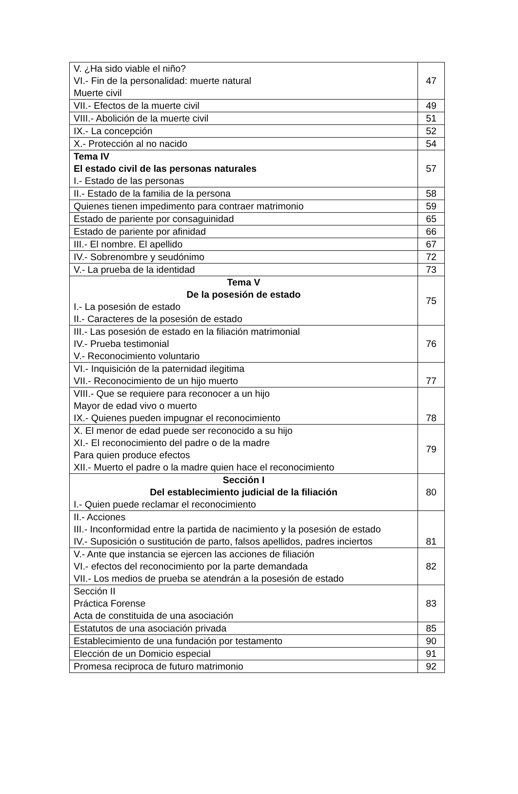| V. ¿Ha sido viable el niño? VI.- Fin de la personalidad: muerte natural Muerte civil | 47 |
| VII.- Efectos de la muerte civil | 49 |
| VIII.- Abolición de la muerte civil | 51 |
| IX.- La concepción | 52 |
| X.- Protección al no nacido | 54 |
| Tema IV El estado civil de las personas naturales I.- Estado de las personas | 57 |
| II.- Estado de la familia de la persona | 58 |
| Quienes tienen impedimento para contraer matrimonio | 59 |
| Estado de pariente por consaguinidad | 65 |
| Estado de pariente por afinidad | 66 |
| III.- El nombre. El apellido | 67 |
| IV.- Sobrenombre y seudónimo | 72 |
| V.- La prueba de la identidad | 73 |
| Tema V De la posesión de estado I.- La posesión de estado II.- Caracteres de la posesión de estado | 75 |
| III.- Las posesión de estado en la filiación matrimonial IV.- Prueba testimonial V.- Reconocimiento voluntario | 76 |
| VI.- Inquisición de la paternidad ilegitima VII.- Reconocimiento de un hijo muerto | 77 |
| VIII.- Que se requiere para reconocer a un hijo Mayor de edad vivo o muerto IX.- Quienes pueden impugnar el reconocimiento | 78 |
| X. El menor de edad puede ser reconocido a su hijo XI.- El reconocimiento del padre o de la madre Para quien produce efectos XII.- Muerto el padre o la madre quien hace el reconocimiento | 79 |
| Sección I Del establecimiento judicial de la filiación I.- Quien puede reclamar el reconocimiento | 80 |
| II.- Acciones III.- Inconformidad entre la partida de nacimiento y la posesión de estado IV.- Suposición o sustitución de parto, falsos apellidos, padres inciertos | 81 |
| V.- Ante que instancia se ejercen las acciones de filiación VI.- efectos del reconocimiento por la parte demandada VII.- Los medios de prueba se atendrán a la posesión de estado | 82 |
| Sección II Práctica Forense Acta de constituida de una asociación | 83 |
| Estatutos de una asociación privada | 85 |
| Establecimiento de una fundación por testamento | 90 |
| Elección de un Domicio especial | 91 |
| Promesa reciproca de futuro matrimonio | 92 |